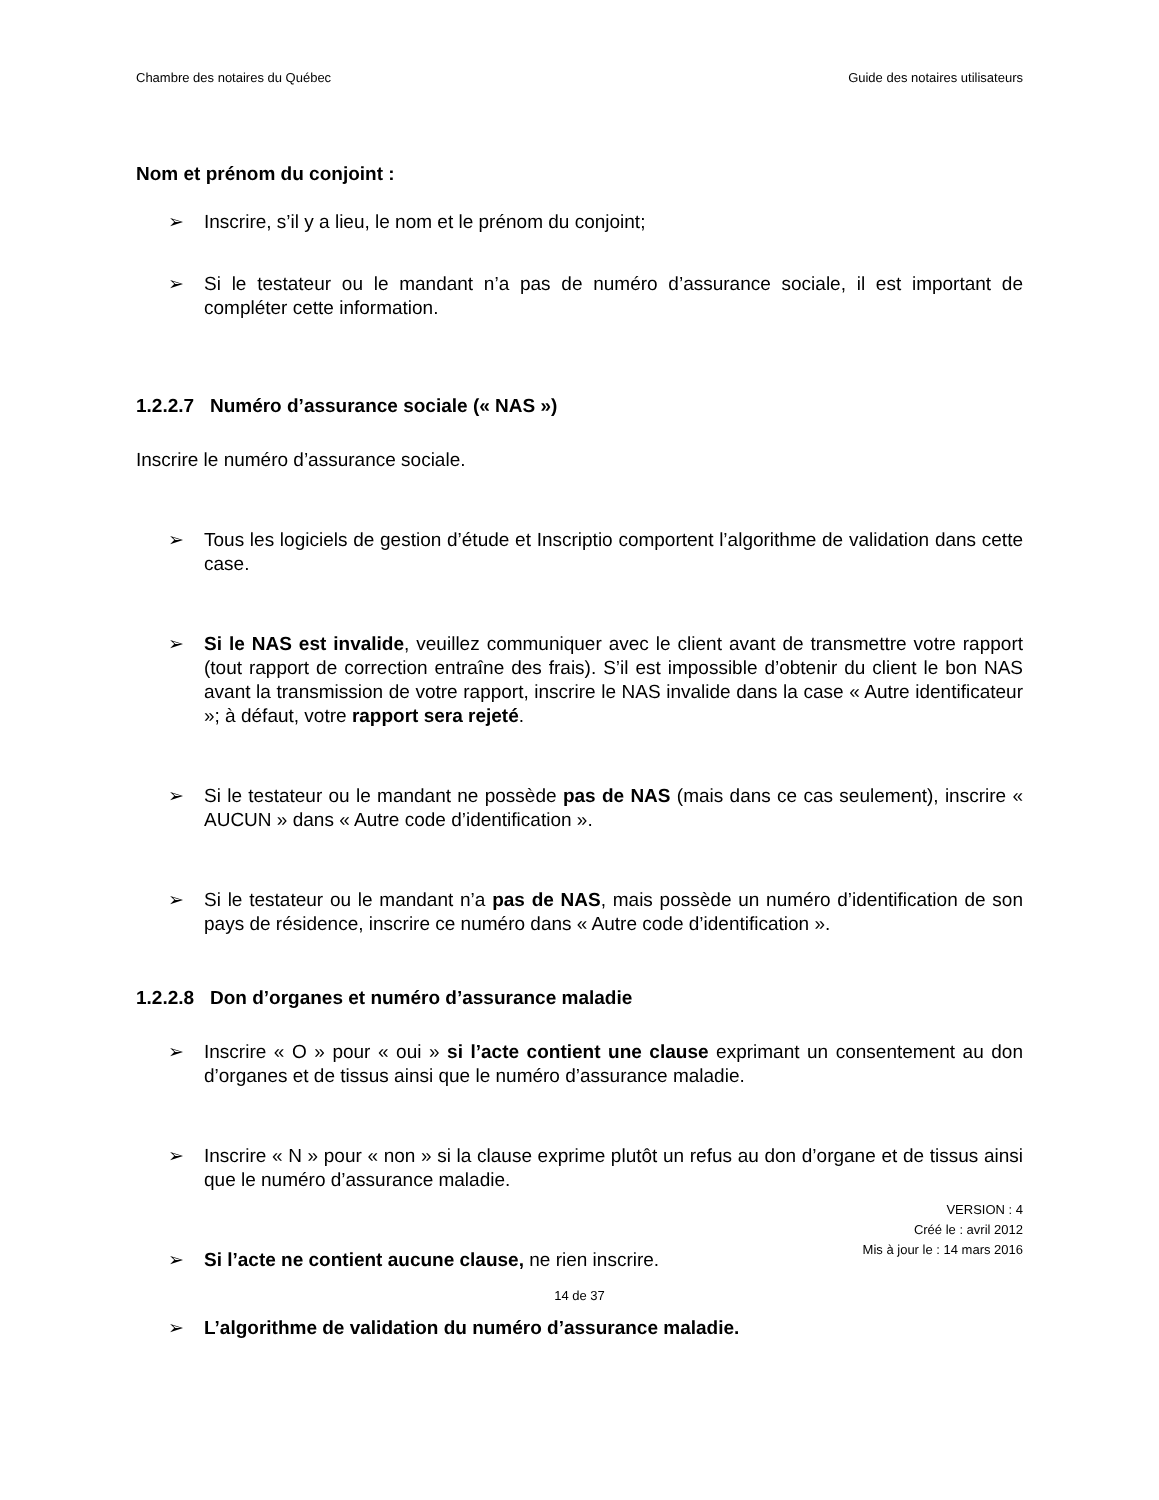Chambre des notaires du Québec Guide des notaires utilisateurs
Nom et prénom du conjoint :
➢ Inscrire, s’il y a lieu, le nom et le prénom du conjoint;
➢ Si le testateur ou le mandant n’a pas de numéro d’assurance sociale, il est important de compléter cette information.
1.2.2.7 Numéro d’assurance sociale (« NAS »)
Inscrire le numéro d’assurance sociale.
➢ Tous les logiciels de gestion d’étude et Inscriptio comportent l’algorithme de validation dans cette case.
➢ Si le NAS est invalide, veuillez communiquer avec le client avant de transmettre votre rapport (tout rapport de correction entraîne des frais). S’il est impossible d’obtenir du client le bon NAS avant la transmission de votre rapport, inscrire le NAS invalide dans la case « Autre identificateur »; à défaut, votre rapport sera rejeté.
➢ Si le testateur ou le mandant ne possède pas de NAS (mais dans ce cas seulement), inscrire « AUCUN » dans « Autre code d’identification ».
➢ Si le testateur ou le mandant n’a pas de NAS, mais possède un numéro d’identification de son pays de résidence, inscrire ce numéro dans « Autre code d’identification ».
1.2.2.8 Don d’organes et numéro d’assurance maladie
➢ Inscrire « O » pour « oui » si l’acte contient une clause exprimant un consentement au don d’organes et de tissus ainsi que le numéro d’assurance maladie.
➢ Inscrire « N » pour « non » si la clause exprime plutôt un refus au don d’organe et de tissus ainsi que le numéro d’assurance maladie.
➢ Si l’acte ne contient aucune clause, ne rien inscrire.
➢ L’algorithme de validation du numéro d’assurance maladie.
VERSION : 4
Créé le : avril 2012
Mis à jour le : 14 mars 2016
14 de 37